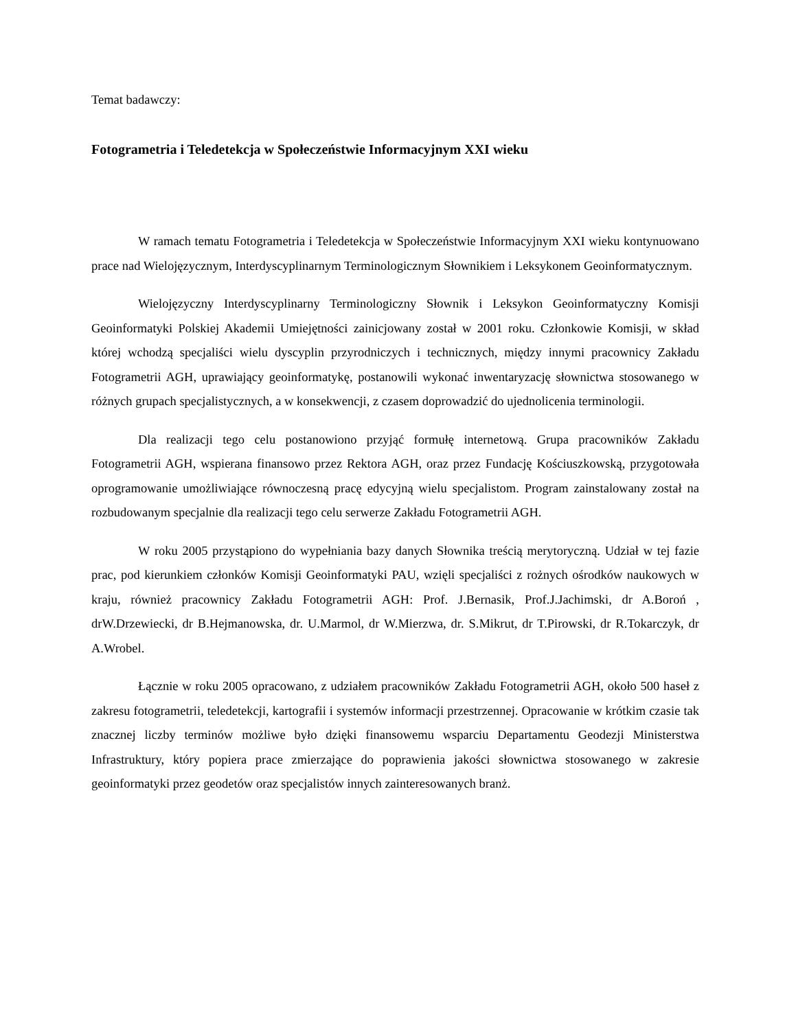Temat badawczy:
Fotogrametria i Teledetekcja w Społeczeństwie Informacyjnym XXI wieku
W ramach tematu Fotogrametria i Teledetekcja w Społeczeństwie Informacyjnym XXI wieku kontynuowano prace nad Wielojęzycznym, Interdyscyplinarnym Terminologicznym Słownikiem i Leksykonem Geoinformatycznym.
Wielojęzyczny Interdyscyplinarny Terminologiczny Słownik i Leksykon Geoinformatyczny Komisji Geoinformatyki Polskiej Akademii Umiejętności zainicjowany został w 2001 roku. Członkowie Komisji, w skład której wchodzą specjaliści wielu dyscyplin przyrodniczych i technicznych, między innymi pracownicy Zakładu Fotogrametrii AGH, uprawiający geoinformatykę, postanowili wykonać inwentaryzację słownictwa stosowanego w różnych grupach specjalistycznych, a w konsekwencji, z czasem doprowadzić do ujednolicenia terminologii.
Dla realizacji tego celu postanowiono przyjąć formułę internetową. Grupa pracowników Zakładu Fotogrametrii AGH, wspierana finansowo przez Rektora AGH, oraz przez Fundację Kościuszkowską, przygotowała oprogramowanie umożliwiające równoczesną pracę edycyjną wielu specjalistom. Program zainstalowany został na rozbudowanym specjalnie dla realizacji tego celu serwerze Zakładu Fotogrametrii AGH.
W roku 2005 przystąpiono do wypełniania bazy danych Słownika treścią merytoryczną. Udział w tej fazie prac, pod kierunkiem członków Komisji Geoinformatyki PAU, wzięli specjaliści z rożnych ośrodków naukowych w kraju, również pracownicy Zakładu Fotogrametrii AGH: Prof. J.Bernasik, Prof.J.Jachimski, dr A.Boroń , drW.Drzewiecki, dr B.Hejmanowska, dr. U.Marmol, dr W.Mierzwa, dr. S.Mikrut, dr T.Pirowski, dr R.Tokarczyk, dr A.Wrobel.
Łącznie w roku 2005 opracowano, z udziałem pracowników Zakładu Fotogrametrii AGH, około 500 haseł z zakresu fotogrametrii, teledetekcji, kartografii i systemów informacji przestrzennej. Opracowanie w krótkim czasie tak znacznej liczby terminów możliwe było dzięki finansowemu wsparciu Departamentu Geodezji Ministerstwa Infrastruktury, który popiera prace zmierzające do poprawienia jakości słownictwa stosowanego w zakresie geoinformatyki przez geodetów oraz specjalistów innych zainteresowanych branż.